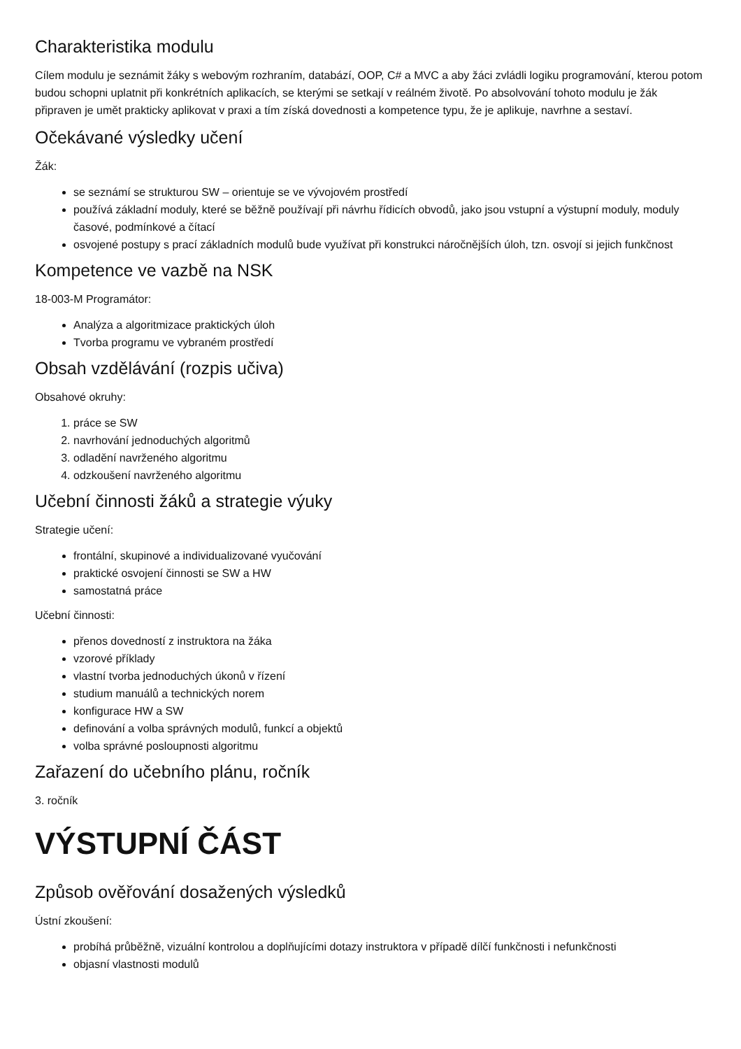Charakteristika modulu
Cílem modulu je seznámit žáky s webovým rozhraním, databází, OOP, C# a MVC a aby žáci zvládli logiku programování, kterou potom budou schopni uplatnit při konkrétních aplikacích, se kterými se setkají v reálném životě. Po absolvování tohoto modulu je žák připraven je umět prakticky aplikovat v praxi a tím získá dovednosti a kompetence typu, že je aplikuje, navrhne a sestaví.
Očekávané výsledky učení
Žák:
se seznámí se strukturou SW – orientuje se ve vývojovém prostředí
používá základní moduly, které se běžně používají při návrhu řídicích obvodů, jako jsou vstupní a výstupní moduly, moduly časové, podmínkové a čítací
osvojené postupy s prací základních modulů bude využívat při konstrukci náročnějších úloh, tzn. osvojí si jejich funkčnost
Kompetence ve vazbě na NSK
18-003-M Programátor:
Analýza a algoritmizace praktických úloh
Tvorba programu ve vybraném prostředí
Obsah vzdělávání (rozpis učiva)
Obsahové okruhy:
1. práce se SW
2. navrhování jednoduchých algoritmů
3. odladění navrženého algoritmu
4. odzkoušení navrženého algoritmu
Učební činnosti žáků a strategie výuky
Strategie učení:
frontální, skupinové a individualizované vyučování
praktické osvojení činnosti se SW a HW
samostatná práce
Učební činnosti:
přenos dovedností z instruktora na žáka
vzorové příklady
vlastní tvorba jednoduchých úkonů v řízení
studium manuálů a technických norem
konfigurace HW a SW
definování a volba správných modulů, funkcí a objektů
volba správné posloupnosti algoritmu
Zařazení do učebního plánu, ročník
3. ročník
VÝSTUPNÍ ČÁST
Způsob ověřování dosažených výsledků
Ústní zkoušení:
probíhá průběžně, vizuální kontrolou a doplňujícími dotazy instruktora v případě dílčí funkčnosti i nefunkčnosti
objasní vlastnosti modulů